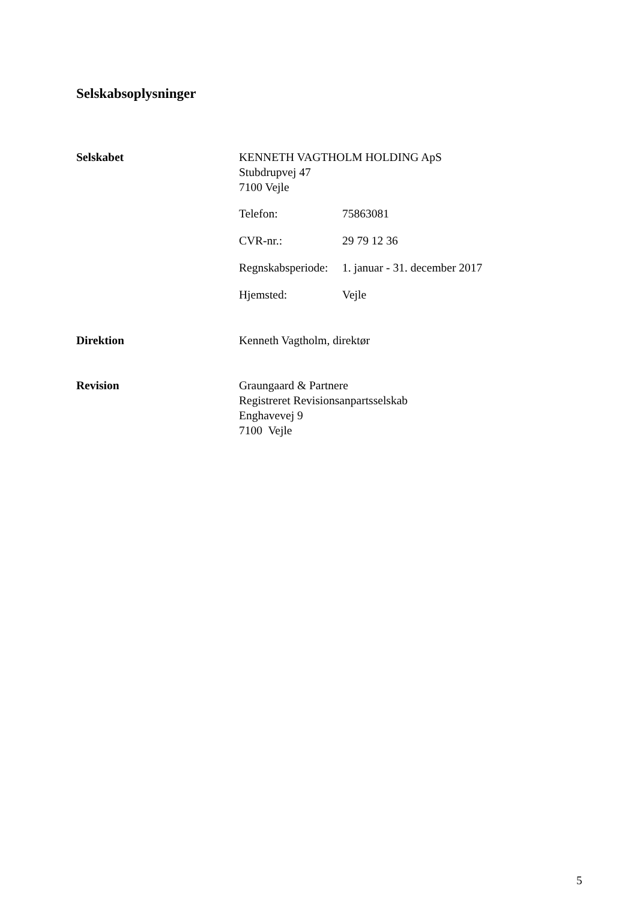Selskabsoplysninger
Selskabet KENNETH VAGTHOLM HOLDING ApS
Stubdrupvej 47
7100 Vejle
Telefon: 75863081
CVR-nr.: 29 79 12 36
Regnskabsperiode:
1. januar - 31. december 2017
Hjemsted: Vejle
Direktion Kenneth Vagtholm, direktør
Revision Graungaard & Partnere
Registreret Revisionsanpartsselskab
Enghavevej 9
7100 Vejle
5